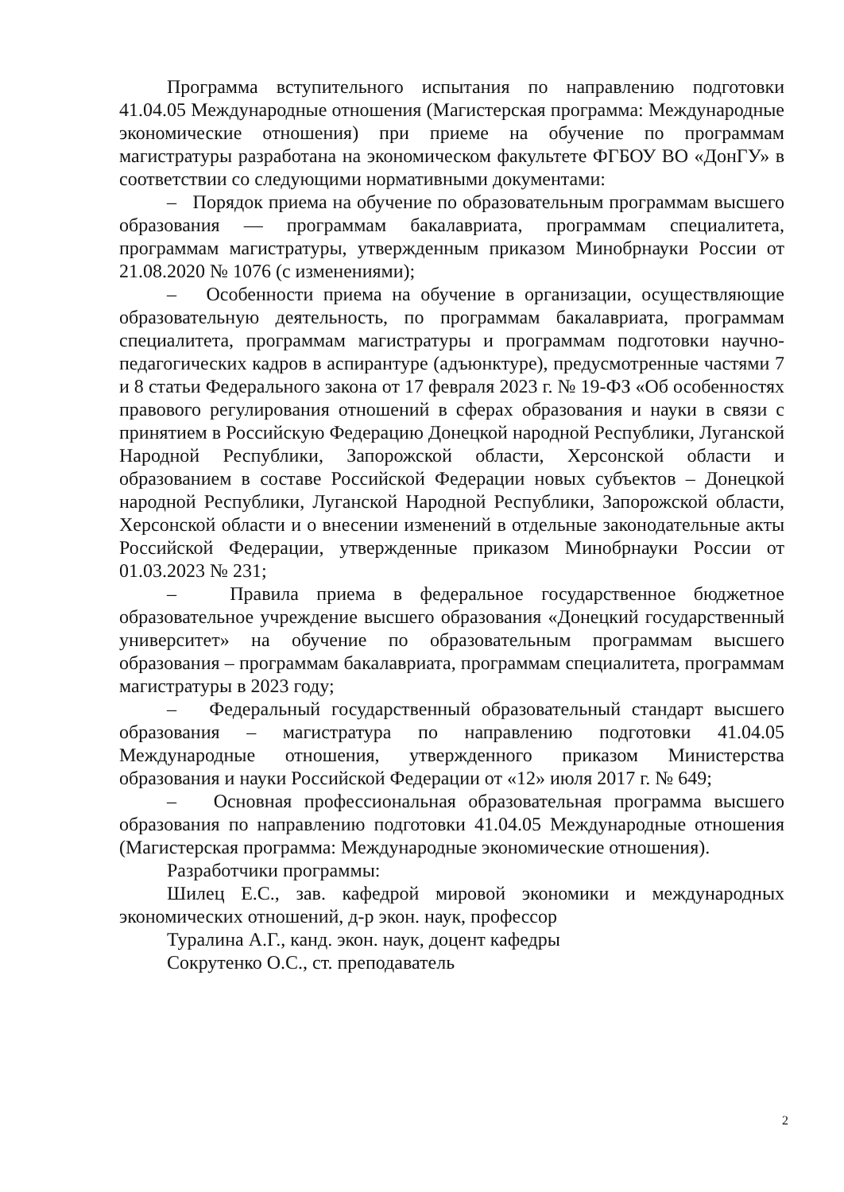Программа вступительного испытания по направлению подготовки 41.04.05 Международные отношения (Магистерская программа: Международные экономические отношения) при приеме на обучение по программам магистратуры разработана на экономическом факультете ФГБОУ ВО «ДонГУ» в соответствии со следующими нормативными документами:
– Порядок приема на обучение по образовательным программам высшего образования — программам бакалавриата, программам специалитета, программам магистратуры, утвержденным приказом Минобрнауки России от 21.08.2020 № 1076 (с изменениями);
– Особенности приема на обучение в организации, осуществляющие образовательную деятельность, по программам бакалавриата, программам специалитета, программам магистратуры и программам подготовки научно-педагогических кадров в аспирантуре (адъюнктуре), предусмотренные частями 7 и 8 статьи Федерального закона от 17 февраля 2023 г. № 19-ФЗ «Об особенностях правового регулирования отношений в сферах образования и науки в связи с принятием в Российскую Федерацию Донецкой народной Республики, Луганской Народной Республики, Запорожской области, Херсонской области и образованием в составе Российской Федерации новых субъектов – Донецкой народной Республики, Луганской Народной Республики, Запорожской области, Херсонской области и о внесении изменений в отдельные законодательные акты Российской Федерации, утвержденные приказом Минобрнауки России от 01.03.2023 № 231;
– Правила приема в федеральное государственное бюджетное образовательное учреждение высшего образования «Донецкий государственный университет» на обучение по образовательным программам высшего образования – программам бакалавриата, программам специалитета, программам магистратуры в 2023 году;
– Федеральный государственный образовательный стандарт высшего образования – магистратура по направлению подготовки 41.04.05 Международные отношения, утвержденного приказом Министерства образования и науки Российской Федерации от «12» июля 2017 г. № 649;
– Основная профессиональная образовательная программа высшего образования по направлению подготовки 41.04.05 Международные отношения (Магистерская программа: Международные экономические отношения).
Разработчики программы:
Шилец Е.С., зав. кафедрой мировой экономики и международных экономических отношений, д-р экон. наук, профессор
Туралина А.Г., канд. экон. наук, доцент кафедры
Сокрутенко О.С., ст. преподаватель
2